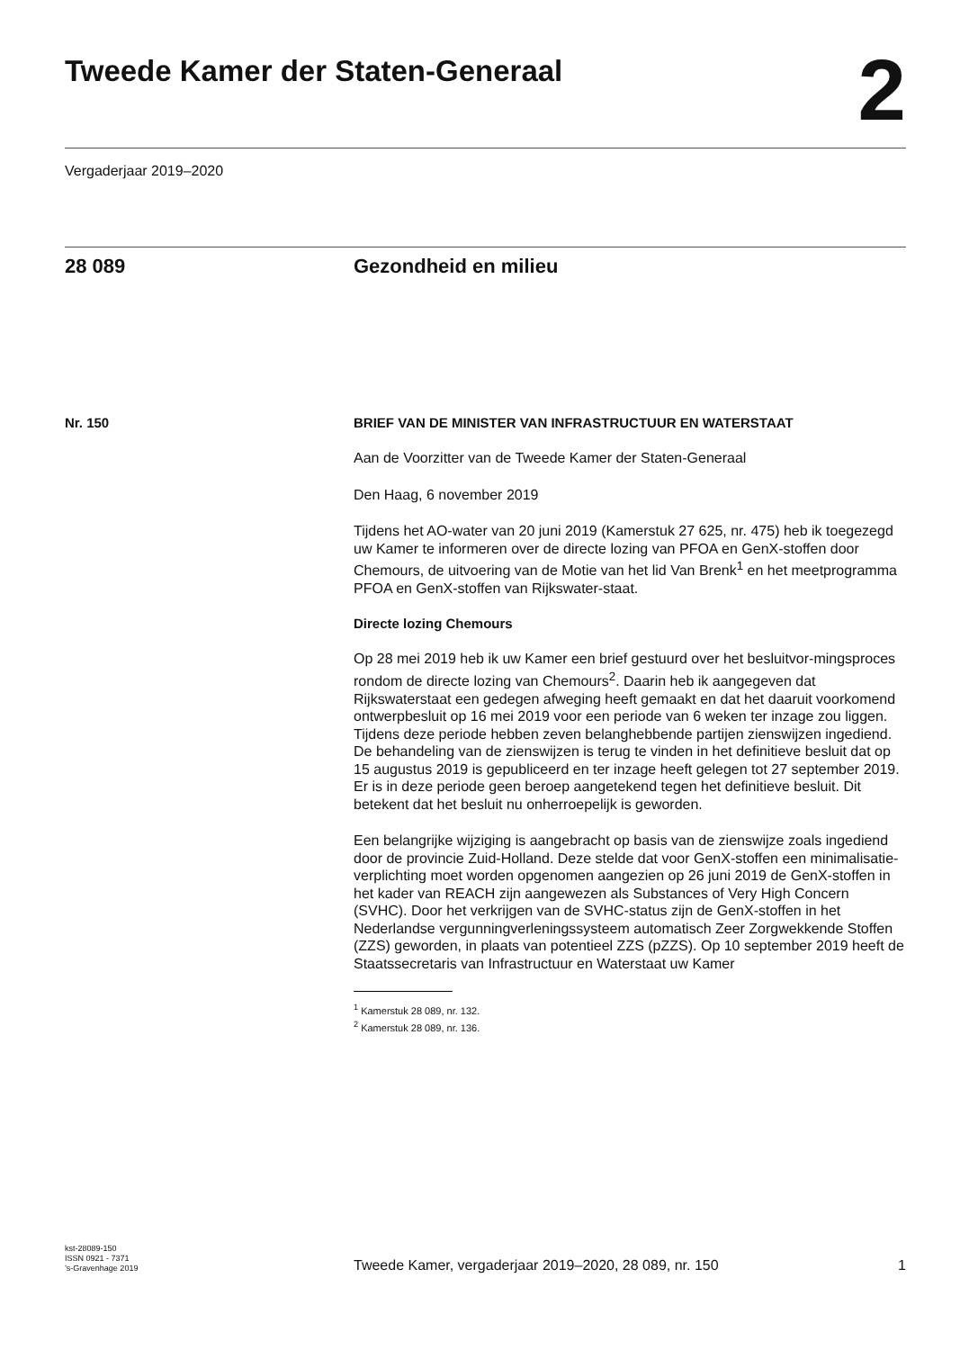Tweede Kamer der Staten-Generaal
2
Vergaderjaar 2019–2020
28 089 Gezondheid en milieu
Nr. 150 BRIEF VAN DE MINISTER VAN INFRASTRUCTUUR EN WATERSTAAT
Aan de Voorzitter van de Tweede Kamer der Staten-Generaal
Den Haag, 6 november 2019
Tijdens het AO-water van 20 juni 2019 (Kamerstuk 27 625, nr. 475) heb ik toegezegd uw Kamer te informeren over de directe lozing van PFOA en GenX-stoffen door Chemours, de uitvoering van de Motie van het lid Van Brenk<sup>1</sup> en het meetprogramma PFOA en GenX-stoffen van Rijkswater-staat.
Directe lozing Chemours
Op 28 mei 2019 heb ik uw Kamer een brief gestuurd over het besluitvor-mingsproces rondom de directe lozing van Chemours<sup>2</sup>. Daarin heb ik aangegeven dat Rijkswaterstaat een gedegen afweging heeft gemaakt en dat het daaruit voorkomend ontwerpbesluit op 16 mei 2019 voor een periode van 6 weken ter inzage zou liggen. Tijdens deze periode hebben zeven belanghebbende partijen zienswijzen ingediend. De behandeling van de zienswijzen is terug te vinden in het definitieve besluit dat op 15 augustus 2019 is gepubliceerd en ter inzage heeft gelegen tot 27 september 2019. Er is in deze periode geen beroep aangetekend tegen het definitieve besluit. Dit betekent dat het besluit nu onherroepelijk is geworden.
Een belangrijke wijziging is aangebracht op basis van de zienswijze zoals ingediend door de provincie Zuid-Holland. Deze stelde dat voor GenX-stoffen een minimalisatie-verplichting moet worden opgenomen aangezien op 26 juni 2019 de GenX-stoffen in het kader van REACH zijn aangewezen als Substances of Very High Concern (SVHC). Door het verkrijgen van de SVHC-status zijn de GenX-stoffen in het Nederlandse vergunningverleningssysteem automatisch Zeer Zorgwekkende Stoffen (ZZS) geworden, in plaats van potentieel ZZS (pZZS). Op 10 september 2019 heeft de Staatssecretaris van Infrastructuur en Waterstaat uw Kamer
<sup>1</sup> Kamerstuk 28 089, nr. 132.
<sup>2</sup> Kamerstuk 28 089, nr. 136.
kst-28089-150
ISSN 0921 - 7371
’s-Gravenhage 2019
Tweede Kamer, vergaderjaar 2019–2020, 28 089, nr. 150
1